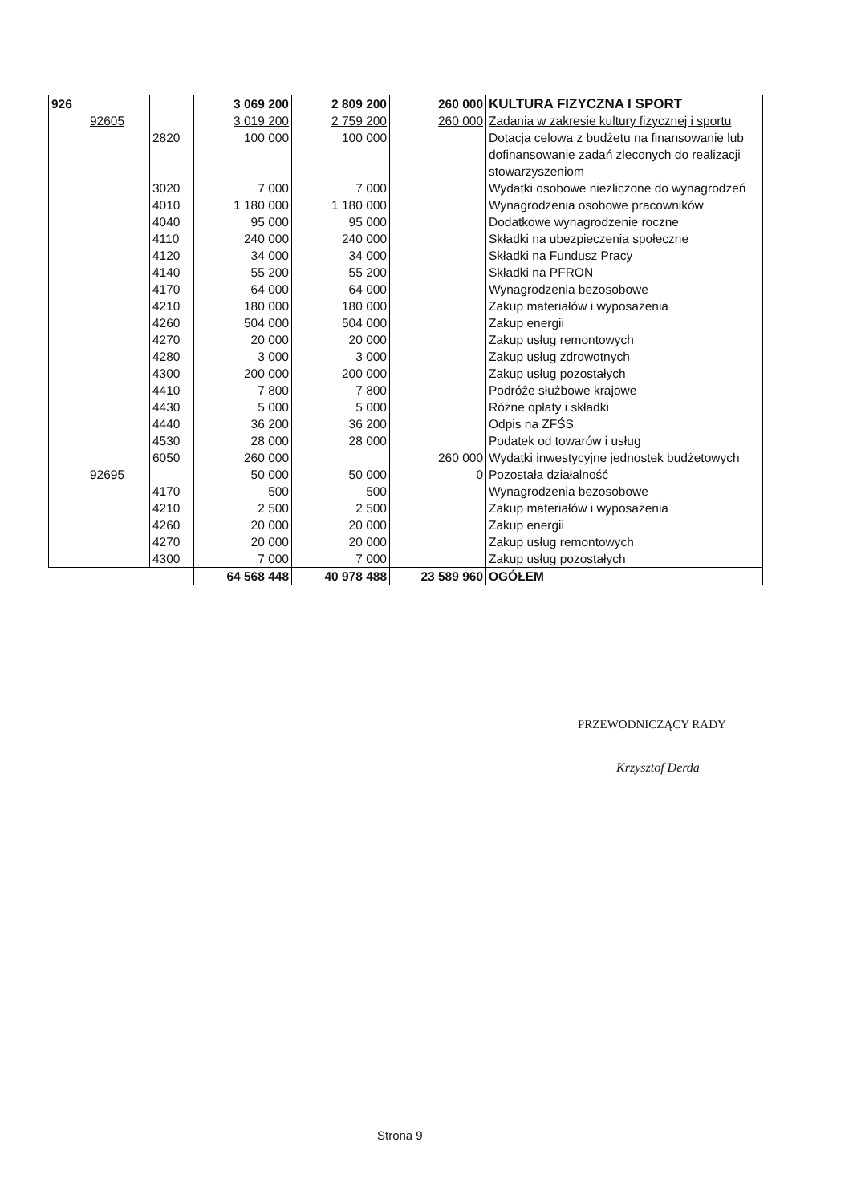| 926 | | | 3 069 200 | 2 809 200 | 260 000 | KULTURA FIZYCZNA I SPORT |
| | 92605 | | 3 019 200 | 2 759 200 | 260 000 | Zadania w zakresie kultury fizycznej i sportu |
| | | 2820 | 100 000 | 100 000 | | Dotacja celowa z budżetu na finansowanie lub dofinansowanie zadań zleconych do realizacji stowarzyszeniom |
| | | 3020 | 7 000 | 7 000 | | Wydatki osobowe niezliczone do wynagrodzeń |
| | | 4010 | 1 180 000 | 1 180 000 | | Wynagrodzenia osobowe pracowników |
| | | 4040 | 95 000 | 95 000 | | Dodatkowe wynagrodzenie roczne |
| | | 4110 | 240 000 | 240 000 | | Składki na ubezpieczenia społeczne |
| | | 4120 | 34 000 | 34 000 | | Składki na Fundusz Pracy |
| | | 4140 | 55 200 | 55 200 | | Składki na PFRON |
| | | 4170 | 64 000 | 64 000 | | Wynagrodzenia bezosobowe |
| | | 4210 | 180 000 | 180 000 | | Zakup materiałów i wyposażenia |
| | | 4260 | 504 000 | 504 000 | | Zakup energii |
| | | 4270 | 20 000 | 20 000 | | Zakup usług remontowych |
| | | 4280 | 3 000 | 3 000 | | Zakup usług zdrowotnych |
| | | 4300 | 200 000 | 200 000 | | Zakup usług pozostałych |
| | | 4410 | 7 800 | 7 800 | | Podróże służbowe krajowe |
| | | 4430 | 5 000 | 5 000 | | Różne opłaty i składki |
| | | 4440 | 36 200 | 36 200 | | Odpis na ZFŚS |
| | | 4530 | 28 000 | 28 000 | | Podatek od towarów i usług |
| | | 6050 | 260 000 | | 260 000 | Wydatki inwestycyjne jednostek budżetowych |
| | 92695 | | 50 000 | 50 000 | 0 | Pozostała działalność |
| | | 4170 | 500 | 500 | | Wynagrodzenia bezosobowe |
| | | 4210 | 2 500 | 2 500 | | Zakup materiałów i wyposażenia |
| | | 4260 | 20 000 | 20 000 | | Zakup energii |
| | | 4270 | 20 000 | 20 000 | | Zakup usług remontowych |
| | | 4300 | 7 000 | 7 000 | | Zakup usług pozostałych |
| | | | 64 568 448 | 40 978 488 | 23 589 960 | OGÓŁEM |
PRZEWODNICZĄCY RADY
Krzysztof Derda
Strona 9